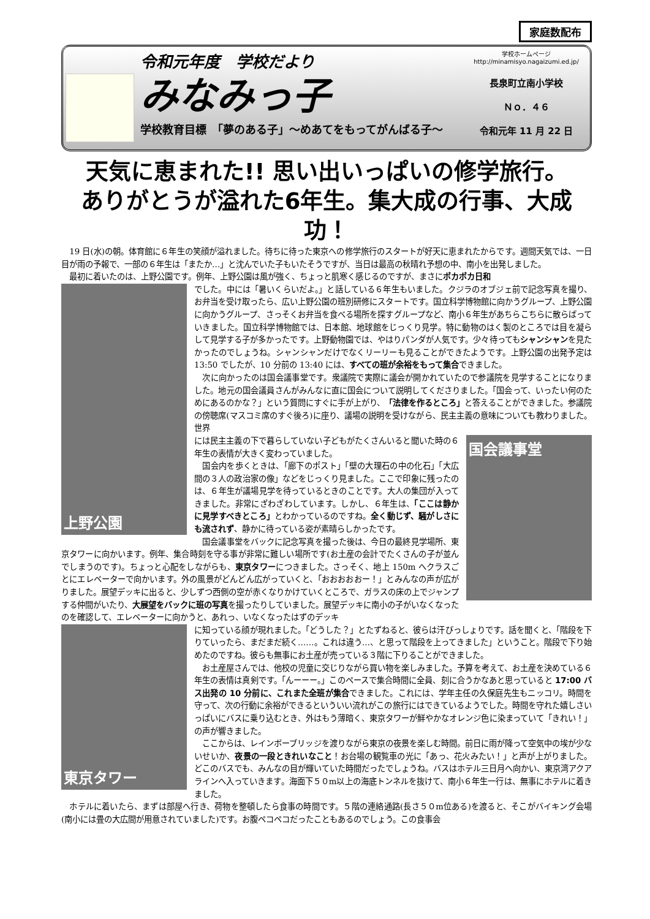家庭数配布
令和元年度　学校だより
みなみっ子
学校教育目標　「夢のある子」～めあてをもってがんばる子～
学校ホームページ　http://minamisyo.nagaizumi.ed.jp/
長泉町立南小学校
Ｎｏ．４６
令和元年 11 月 22 日
天気に恵まれた!! 思い出いっぱいの修学旅行。
ありがとうが溢れた6年生。集大成の行事、大成功！
19 日(水)の朝。体育館に６年生の笑顔が溢れました。待ちに待った東京への修学旅行のスタートが好天に恵まれたからです。週間天気では、一日目が雨の予報で、一部の６年生は「またか…」と沈んでいた子もいたそうですが、当日は最高の秋晴れ予想の中、南小を出発しました。
最初に着いたのは、上野公園です。例年、上野公園は風が強く、ちょっと肌寒く感じるのですが、まさにポカポカ日和
上野公園
でした。中には「暑いくらいだよ。」と話している６年生もいました。クジラのオブジェ前で記念写真を撮り、お弁当を受け取ったら、広い上野公園の班別研修にスタートです。国立科学博物館に向かうグループ、上野公園に向かうグループ、さっそくお弁当を食べる場所を探すグループなど、南小６年生があちらこちらに散らばっていきました。国立科学博物館では、日本館、地球館をじっくり見学。特に動物のはく製のところでは目を凝らして見学する子が多かったです。上野動物園では、やはりパンダが人気です。少々待ってもシャンシャンを見たかったのでしょうね。シャンシャンだけでなくリーリーも見ることができたようです。上野公園の出発予定は 13:50 でしたが、10 分前の 13:40 には、すべての班が余裕をもって集合できました。
次に向かったのは国会議事堂です。衆議院で実際に議会が開かれていたので参議院を見学することになりました。地元の国会議員さんがみんなに直に国会について説明してくださりました。「国会って、いったい何のためにあるのかな？」という質問にすぐに手が上がり、「法律を作るところ」と答えることができました。参議院の傍聴席(マスコミ席のすぐ後ろ)に座り、議場の説明を受けながら、民主主義の意味についても教わりました。世界
国会議事堂
には民主主義の下で暮らしていない子どもがたくさんいると聞いた時の６年生の表情が大きく変わっていました。
国会内を歩くときは、「廊下のポスト」「壁の大理石の中の化石」「大広間の３人の政治家の像」などをじっくり見ました。ここで印象に残ったのは、６年生が議場見学を待っているときのことです。大人の集団が入ってきました。非常にざわざわしています。しかし、６年生は、「ここは静かに見学すべきところ」とわかっているのですね。全く動じず、騒がしさにも流されず、静かに待っている姿が素晴らしかったです。
国会議事堂をバックに記念写真を撮った後は、今日の最終見学場所、東京タワーに向かいます。例年、集合時刻を守る事が非常に難しい場所です(お土産の会計でたくさんの子が並んでしまうのです)。ちょっと心配をしながらも、東京タワーにつきました。さっそく、地上 150m へクラスごとにエレベーターで向かいます。外の風景がどんどん広がっていくと、「おおおおおー！」とみんなの声が広がりました。展望デッキに出ると、少しずつ西側の空が赤くなりかけていくところで、ガラスの床の上でジャンプする仲間がいたり、大展望をバックに班の写真を撮ったりしていました。展望デッキに南小の子がいなくなったのを確認して、エレベーターに向かうと、あれっ、いなくなったはずのデッキ
東京タワー
に知っている顔が現れました。「どうした？」とたずねると、彼らは汗びっしょりです。話を聞くと、「階段を下りていったら、まだまだ続く……。これは違う…、と思って階段を上ってきました」ということ。階段で下り始めたのですね。彼らも無事にお土産が売っている３階に下りることができました。
お土産屋さんでは、他校の児童に交じりながら買い物を楽しみました。予算を考えて、お土産を決めている６年生の表情は真剣です。「んーーー。」このペースで集合時間に全員、刻に合うかなあと思っていると 17:00 バス出発の 10 分前に、これまた全班が集合できました。これには、学年主任の久保庭先生もニッコリ。時間を守って、次の行動に余裕ができるといういい流れがこの旅行にはできているようでした。時間を守れた嬉しさいっぱいにバスに乗り込むとき、外はもう薄暗く、東京タワーが鮮やかなオレンジ色に染まっていて「きれい！」の声が響きました。
ここからは、レインボーブリッジを渡りながら東京の夜景を楽しむ時間。前日に雨が降って空気中の埃が少ないせいか、夜景の一段ときれいなこと！お台場の観覧車の光に「あっ、花火みたい！」と声が上がりました。どこのバスでも、みんなの目が輝いていた時間だったでしょうね。バスはホテル三日月へ向かい、東京湾アクアラインへ入っていきます。海面下５０m以上の海底トンネルを抜けて、南小６年生一行は、無事にホテルに着きました。
ホテルに着いたら、まずは部屋へ行き、荷物を整頓したら食事の時間です。５階の連絡通路(長さ５０m位ある)を渡ると、そこがバイキング会場(南小には畳の大広間が用意されていました)です。お腹ペコペコだったこともあるのでしょう。この食事会